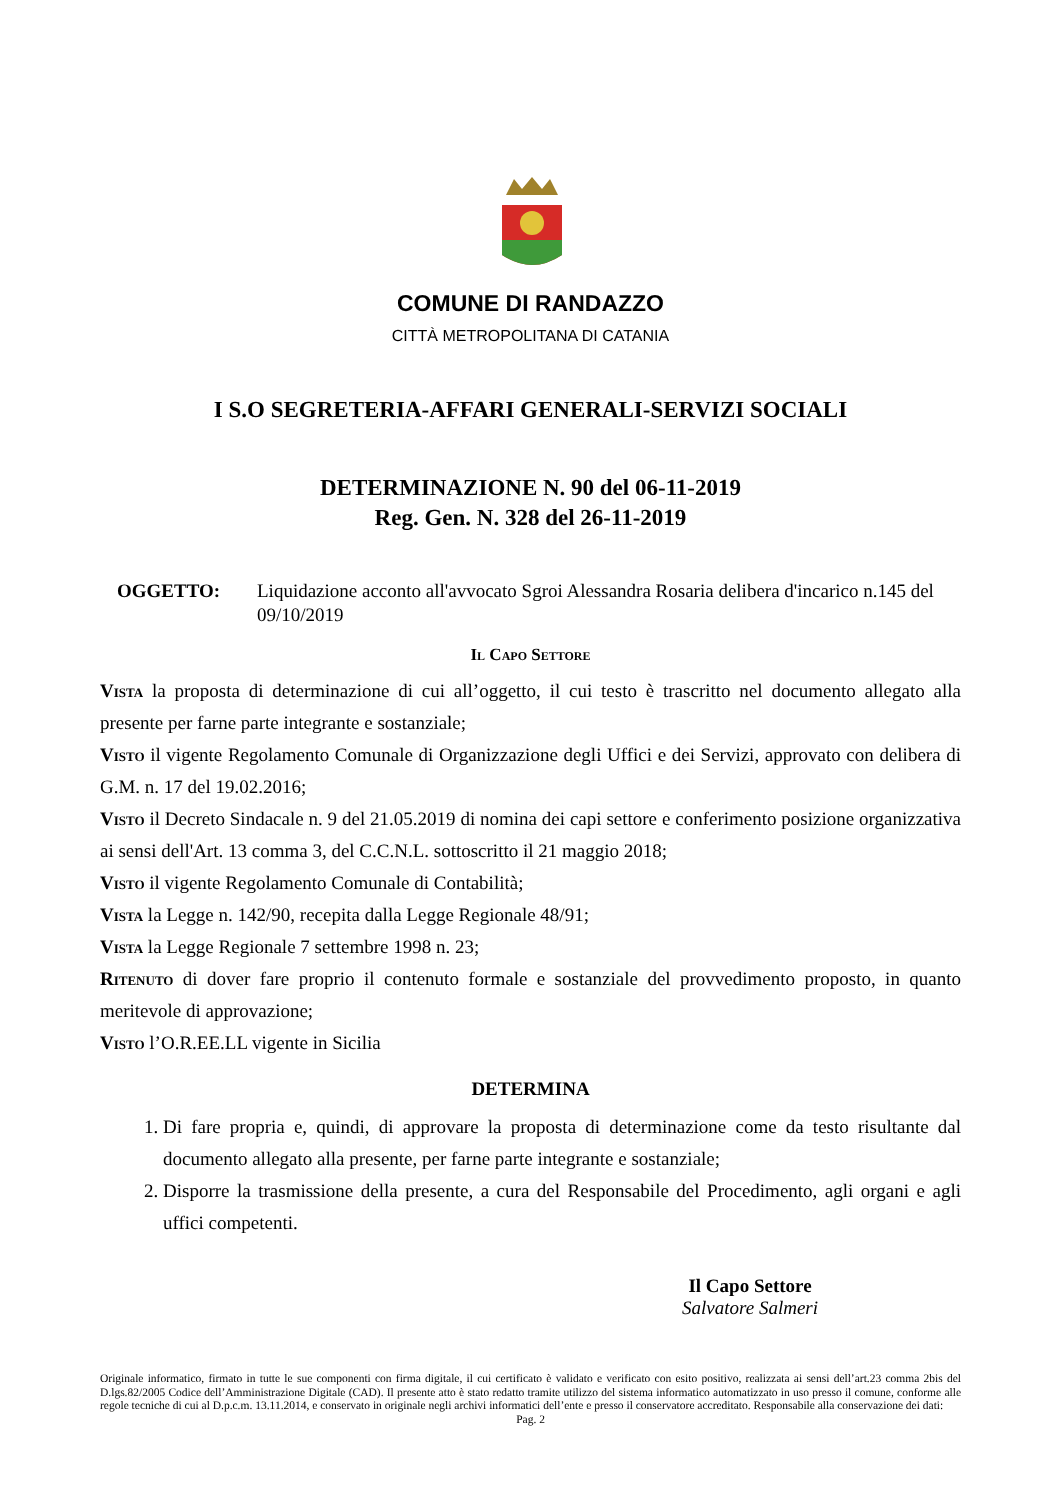COMUNE DI RANDAZZO
CITTÀ METROPOLITANA DI CATANIA
I S.O SEGRETERIA-AFFARI GENERALI-SERVIZI SOCIALI
DETERMINAZIONE N. 90 del 06-11-2019
Reg. Gen. N. 328 del 26-11-2019
OGGETTO: Liquidazione acconto all'avvocato Sgroi Alessandra Rosaria delibera d'incarico n.145 del 09/10/2019
Il Capo Settore
Vista la proposta di determinazione di cui all’oggetto, il cui testo è trascritto nel documento allegato alla presente per farne parte integrante e sostanziale;
Visto il vigente Regolamento Comunale di Organizzazione degli Uffici e dei Servizi, approvato con delibera di G.M. n. 17 del 19.02.2016;
Visto il Decreto Sindacale n. 9 del 21.05.2019 di nomina dei capi settore e conferimento posizione organizzativa ai sensi dell'Art. 13 comma 3, del C.C.N.L. sottoscritto il 21 maggio 2018;
Visto il vigente Regolamento Comunale di Contabilità;
Vista la Legge n. 142/90, recepita dalla Legge Regionale 48/91;
Vista la Legge Regionale 7 settembre 1998 n. 23;
Ritenuto di dover fare proprio il contenuto formale e sostanziale del provvedimento proposto, in quanto meritevole di approvazione;
Visto l’O.R.EE.LL vigente in Sicilia
DETERMINA
1. Di fare propria e, quindi, di approvare la proposta di determinazione come da testo risultante dal documento allegato alla presente, per farne parte integrante e sostanziale;
2. Disporre la trasmissione della presente, a cura del Responsabile del Procedimento, agli organi e agli uffici competenti.
Il Capo Settore
Salvatore Salmeri
Originale informatico, firmato in tutte le sue componenti con firma digitale, il cui certificato è validato e verificato con esito positivo, realizzata ai sensi dell’art.23 comma 2bis del D.lgs.82/2005 Codice dell’Amministrazione Digitale (CAD). Il presente atto è stato redatto tramite utilizzo del sistema informatico automatizzato in uso presso il comune, conforme alle regole tecniche di cui al D.p.c.m. 13.11.2014, e conservato in originale negli archivi informatici dell’ente e presso il conservatore accreditato. Responsabile alla conservazione dei dati:
Pag. 2